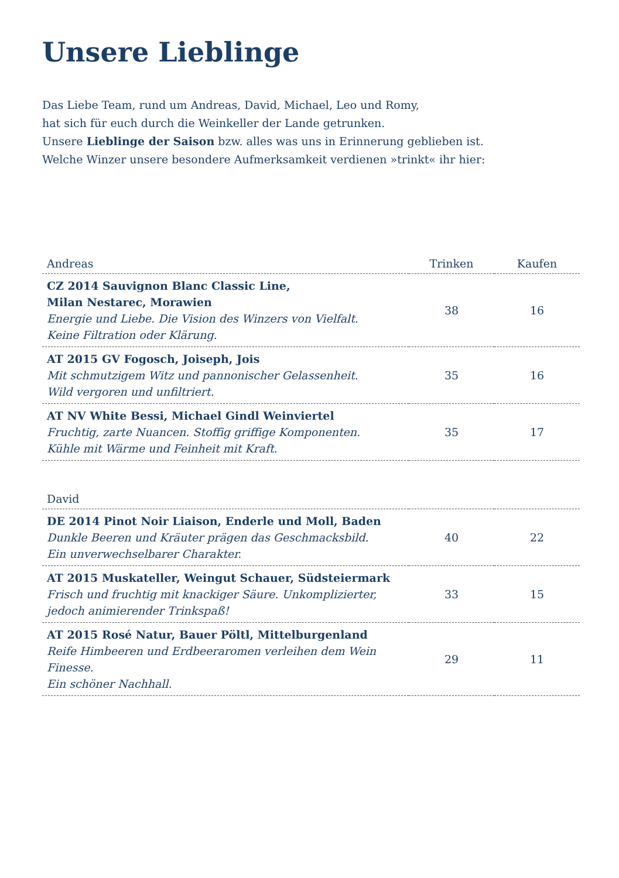Unsere Lieblinge
Das Liebe Team, rund um Andreas, David, Michael, Leo und Romy,
hat sich für euch durch die Weinkeller der Lande getrunken.
Unsere Lieblinge der Saison bzw. alles was uns in Erinnerung geblieben ist.
Welche Winzer unsere besondere Aufmerksamkeit verdienen »trinkt« ihr hier:
| Andreas | Trinken | Kaufen |
| --- | --- | --- |
| CZ 2014 Sauvignon Blanc Classic Line, Milan Nestarec, Morawien Energie und Liebe. Die Vision des Winzers von Vielfalt. Keine Filtration oder Klärung. | 38 | 16 |
| AT 2015 GV Fogosch, Joiseph, Jois Mit schmutzigem Witz und pannonischer Gelassenheit. Wild vergoren und unfiltriert. | 35 | 16 |
| AT NV White Bessi, Michael Gindl Weinviertel Fruchtig, zarte Nuancen. Stoffig griffige Komponenten. Kühle mit Wärme und Feinheit mit Kraft. | 35 | 17 |
| David | | |
| --- | --- | --- |
| DE 2014 Pinot Noir Liaison, Enderle und Moll, Baden Dunkle Beeren und Kräuter prägen das Geschmacksbild. Ein unverwechselbarer Charakter. | 40 | 22 |
| AT 2015 Muskateller, Weingut Schauer, Südsteiermark Frisch und fruchtig mit knackiger Säure. Unkomplizierter, jedoch animierender Trinkspaß! | 33 | 15 |
| AT 2015 Rosé Natur, Bauer Pöltl, Mittelburgenland Reife Himbeeren und Erdbeeraromen verleihen dem Wein Finesse. Ein schöner Nachhall. | 29 | 11 |